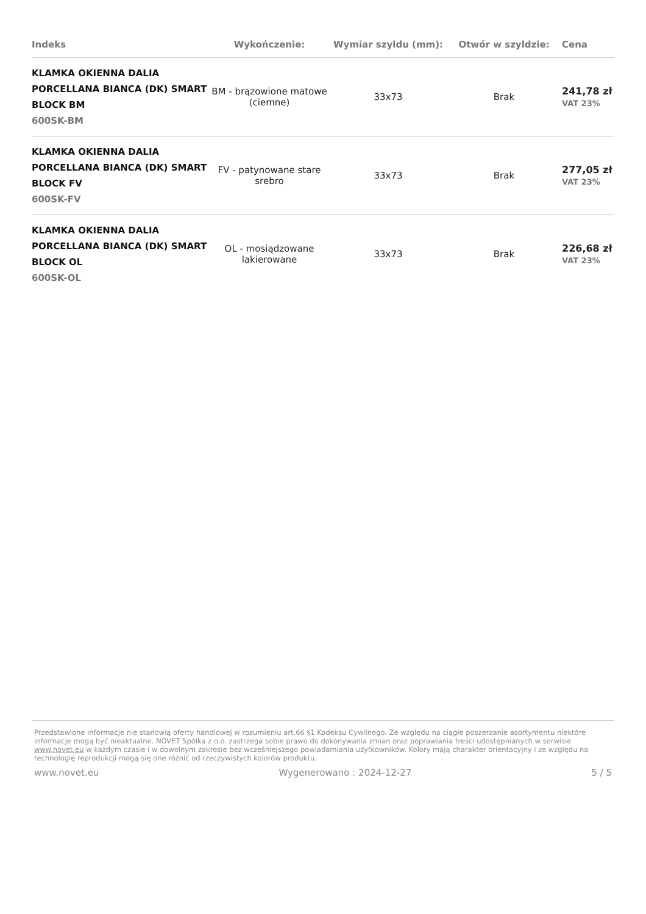| Indeks | Wykończenie: | Wymiar szyldu (mm): | Otwór w szyldzie: | Cena |
| --- | --- | --- | --- | --- |
| KLAMKA OKIENNA DALIA PORCELLANA BIANCA (DK) SMART BLOCK BM 600SK-BM | BM - brązowione matowe (ciemne) | 33x73 | Brak | 241,78 zł VAT 23% |
| KLAMKA OKIENNA DALIA PORCELLANA BIANCA (DK) SMART BLOCK FV 600SK-FV | FV - patynowane stare srebro | 33x73 | Brak | 277,05 zł VAT 23% |
| KLAMKA OKIENNA DALIA PORCELLANA BIANCA (DK) SMART BLOCK OL 600SK-OL | OL - mosiądzowane lakierowane | 33x73 | Brak | 226,68 zł VAT 23% |
Przedstawione informacje nie stanowią oferty handlowej w rozumieniu art.66 §1 Kodeksu Cywilnego. Ze względu na ciągłe poszerzanie asortymentu niektóre informacje mogą być nieaktualne. NOVET Spółka z o.o. zastrzega sobie prawo do dokonywania zmian oraz poprawiania treści udostępnianych w serwisie www.novet.eu w każdym czasie i w dowolnym zakresie bez wcześniejszego powiadamiania użytkowników. Kolory mają charakter orientacyjny i ze względu na technologię reprodukcji mogą się one różnić od rzeczywistych kolorów produktu.
www.novet.eu Wygenerowano : 2024-12-27 5 / 5